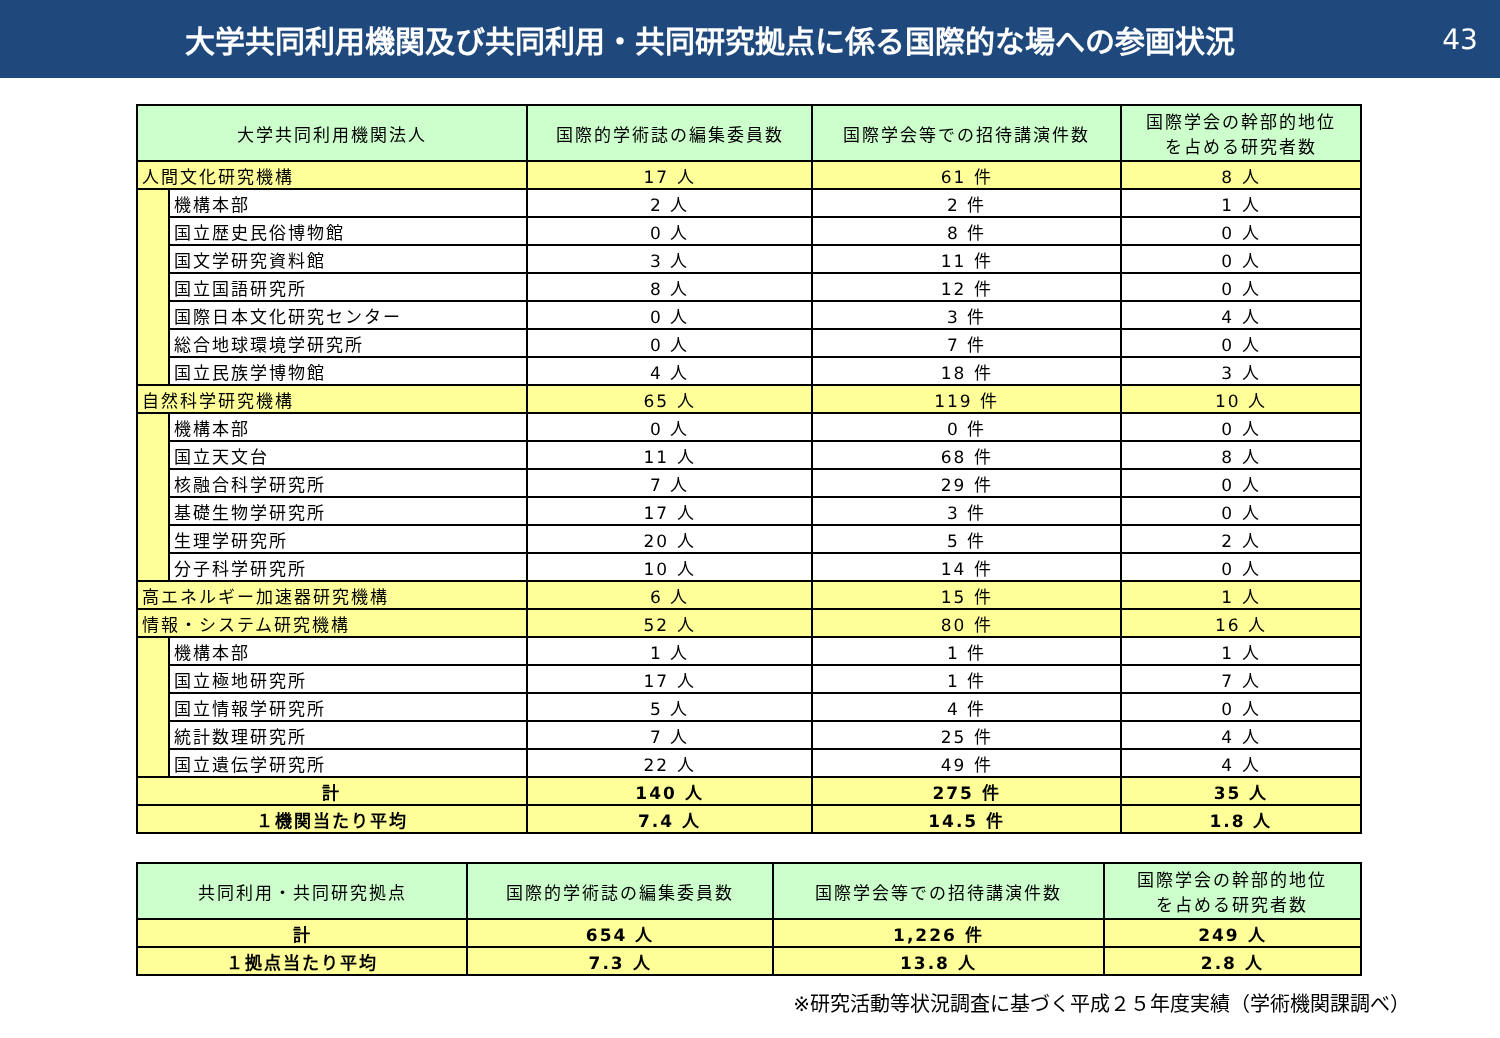大学共同利用機関及び共同利用・共同研究拠点に係る国際的な場への参画状況
43
| 大学共同利用機関法人 | | 国際的学術誌の編集委員数 | 国際学会等での招待講演件数 | 国際学会の幹部的地位 を占める研究者数 |
| --- | --- | --- | --- | --- |
| 人間文化研究機構 | | 17 人 | 61 件 | 8 人 |
| | 機構本部 | 2 人 | 2 件 | 1 人 |
| | 国立歴史民俗博物館 | 0 人 | 8 件 | 0 人 |
| | 国文学研究資料館 | 3 人 | 11 件 | 0 人 |
| | 国立国語研究所 | 8 人 | 12 件 | 0 人 |
| | 国際日本文化研究センター | 0 人 | 3 件 | 4 人 |
| | 総合地球環境学研究所 | 0 人 | 7 件 | 0 人 |
| | 国立民族学博物館 | 4 人 | 18 件 | 3 人 |
| 自然科学研究機構 | | 65 人 | 119 件 | 10 人 |
| | 機構本部 | 0 人 | 0 件 | 0 人 |
| | 国立天文台 | 11 人 | 68 件 | 8 人 |
| | 核融合科学研究所 | 7 人 | 29 件 | 0 人 |
| | 基礎生物学研究所 | 17 人 | 3 件 | 0 人 |
| | 生理学研究所 | 20 人 | 5 件 | 2 人 |
| | 分子科学研究所 | 10 人 | 14 件 | 0 人 |
| 高エネルギー加速器研究機構 | | 6 人 | 15 件 | 1 人 |
| 情報・システム研究機構 | | 52 人 | 80 件 | 16 人 |
| | 機構本部 | 1 人 | 1 件 | 1 人 |
| | 国立極地研究所 | 17 人 | 1 件 | 7 人 |
| | 国立情報学研究所 | 5 人 | 4 件 | 0 人 |
| | 統計数理研究所 | 7 人 | 25 件 | 4 人 |
| | 国立遺伝学研究所 | 22 人 | 49 件 | 4 人 |
| 計 | | 140 人 | 275 件 | 35 人 |
| １機関当たり平均 | | 7.4 人 | 14.5 件 | 1.8 人 |
| 共同利用・共同研究拠点 | 国際的学術誌の編集委員数 | 国際学会等での招待講演件数 | 国際学会の幹部的地位 を占める研究者数 |
| --- | --- | --- | --- |
| 計 | 654 人 | 1,226 件 | 249 人 |
| １拠点当たり平均 | 7.3 人 | 13.8 人 | 2.8 人 |
※研究活動等状況調査に基づく平成２５年度実績（学術機関課調べ）